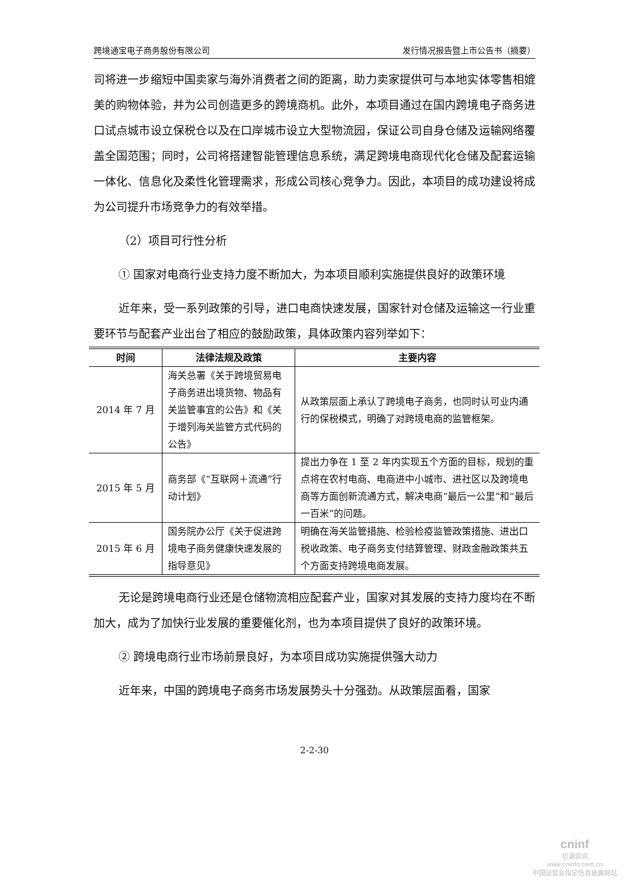跨境通宝电子商务股份有限公司 发行情况报告暨上市公告书（摘要）
司将进一步缩短中国卖家与海外消费者之间的距离，助力卖家提供可与本地实体零售相媲美的购物体验，并为公司创造更多的跨境商机。此外，本项目通过在国内跨境电子商务进口试点城市设立保税仓以及在口岸城市设立大型物流园，保证公司自身仓储及运输网络覆盖全国范围；同时，公司将搭建智能管理信息系统，满足跨境电商现代化仓储及配套运输一体化、信息化及柔性化管理需求，形成公司核心竞争力。因此，本项目的成功建设将成为公司提升市场竞争力的有效举措。
（2）项目可行性分析
① 国家对电商行业支持力度不断加大，为本项目顺利实施提供良好的政策环境
近年来，受一系列政策的引导，进口电商快速发展，国家针对仓储及运输这一行业重要环节与配套产业出台了相应的鼓励政策，具体政策内容列举如下：
| 时间 | 法律法规及政策 | 主要内容 |
| --- | --- | --- |
| 2014 年 7 月 | 海关总署《关于跨境贸易电子商务进出境货物、物品有关监管事宜的公告》和《关于增列海关监管方式代码的公告》 | 从政策层面上承认了跨境电子商务，也同时认可业内通行的保税模式，明确了对跨境电商的监管框架。 |
| 2015 年 5 月 | 商务部《“互联网＋流通”行动计划》 | 提出力争在 1 至 2 年内实现五个方面的目标，规划的重点将在农村电商、电商进中小城市、进社区以及跨境电商等方面创新流通方式，解决电商“最后一公里”和“最后一百米”的问题。 |
| 2015 年 6 月 | 国务院办公厅《关于促进跨境电子商务健康快速发展的指导意见》 | 明确在海关监管措施、检验检疫监管政策措施、进出口税收政策、电子商务支付结算管理、财政金融政策共五个方面支持跨境电商发展。 |
无论是跨境电商行业还是仓储物流相应配套产业，国家对其发展的支持力度均在不断加大，成为了加快行业发展的重要催化剂，也为本项目提供了良好的政策环境。
② 跨境电商行业市场前景良好，为本项目成功实施提供强大动力
近年来，中国的跨境电子商务市场发展势头十分强劲。从政策层面看，国家
2-2-30
cninf
巨潮资讯
www.cninfo.com.cn
中国证监会指定信息披露网站